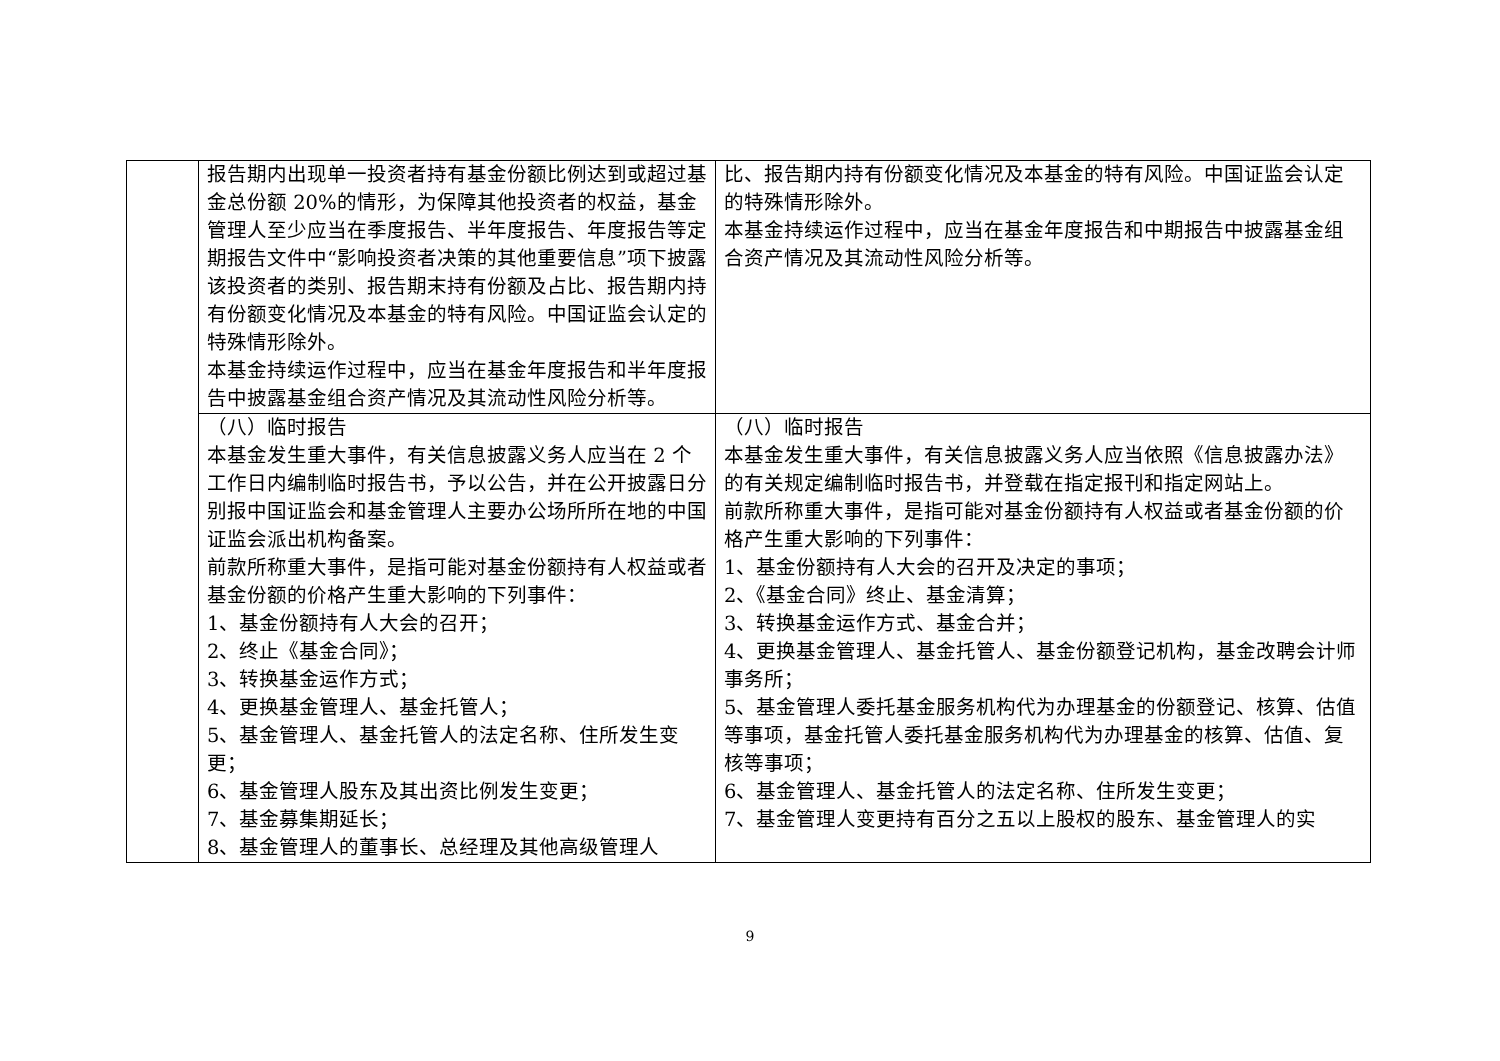| | 报告期内出现单一投资者持有基金份额比例达到或超过基金总份额 20%的情形，为保障其他投资者的权益，基金管理人至少应当在季度报告、半年度报告、年度报告等定期报告文件中“影响投资者决策的其他重要信息”项下披露该投资者的类别、报告期末持有份额及占比、报告期内持有份额变化情况及本基金的特有风险。中国证监会认定的特殊情形除外。 本基金持续运作过程中，应当在基金年度报告和半年度报告中披露基金组合资产情况及其流动性风险分析等。 | 比、报告期内持有份额变化情况及本基金的特有风险。中国证监会认定的特殊情形除外。 本基金持续运作过程中，应当在基金年度报告和中期报告中披露基金组合资产情况及其流动性风险分析等。 |
| | （八）临时报告 本基金发生重大事件，有关信息披露义务人应当在 2 个工作日内编制临时报告书，予以公告，并在公开披露日分别报中国证监会和基金管理人主要办公场所所在地的中国证监会派出机构备案。 前款所称重大事件，是指可能对基金份额持有人权益或者基金份额的价格产生重大影响的下列事件： 1、基金份额持有人大会的召开； 2、终止《基金合同》； 3、转换基金运作方式； 4、更换基金管理人、基金托管人； 5、基金管理人、基金托管人的法定名称、住所发生变更； 6、基金管理人股东及其出资比例发生变更； 7、基金募集期延长； 8、基金管理人的董事长、总经理及其他高级管理人 | （八）临时报告 本基金发生重大事件，有关信息披露义务人应当依照《信息披露办法》的有关规定编制临时报告书，并登载在指定报刊和指定网站上。 前款所称重大事件，是指可能对基金份额持有人权益或者基金份额的价格产生重大影响的下列事件： 1、基金份额持有人大会的召开及决定的事项； 2、《基金合同》终止、基金清算； 3、转换基金运作方式、基金合并； 4、更换基金管理人、基金托管人、基金份额登记机构，基金改聘会计师事务所； 5、基金管理人委托基金服务机构代为办理基金的份额登记、核算、估值等事项，基金托管人委托基金服务机构代为办理基金的核算、估值、复核等事项； 6、基金管理人、基金托管人的法定名称、住所发生变更； 7、基金管理人变更持有百分之五以上股权的股东、基金管理人的实 |
9